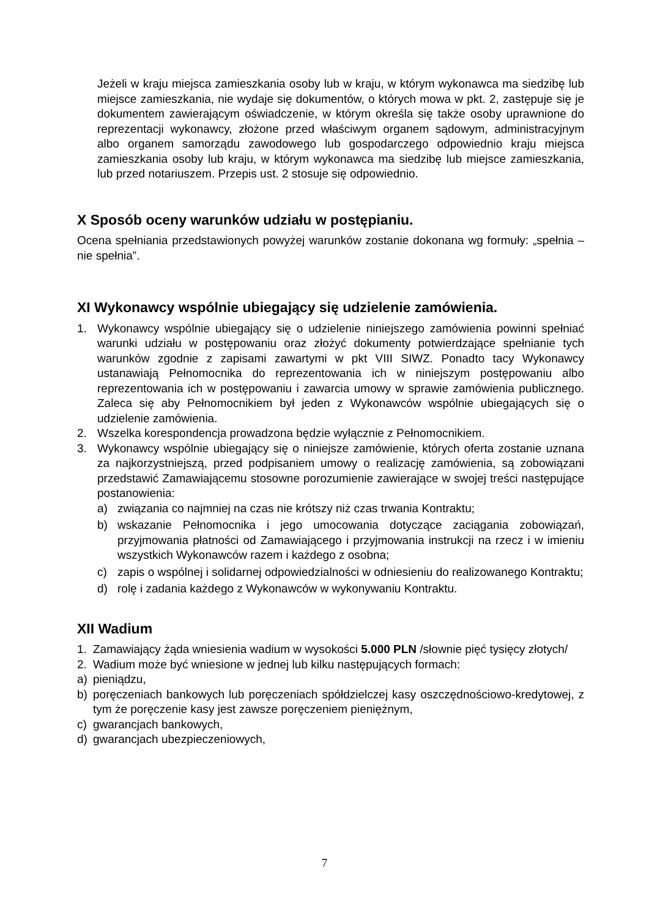Jeżeli w kraju miejsca zamieszkania osoby lub w kraju, w którym wykonawca ma siedzibę lub miejsce zamieszkania, nie wydaje się dokumentów, o których mowa w pkt. 2, zastępuje się je dokumentem zawierającym oświadczenie, w którym określa się także osoby uprawnione do reprezentacji wykonawcy, złożone przed właściwym organem sądowym, administracyjnym albo organem samorządu zawodowego lub gospodarczego odpowiednio kraju miejsca zamieszkania osoby lub kraju, w którym wykonawca ma siedzibę lub miejsce zamieszkania, lub przed notariuszem. Przepis ust. 2 stosuje się odpowiednio.
X Sposób oceny warunków udziału w postępianiu.
Ocena spełniania przedstawionych powyżej warunków zostanie dokonana wg formuły: „spełnia – nie spełnia”.
XI Wykonawcy wspólnie ubiegający się udzielenie zamówienia.
1. Wykonawcy wspólnie ubiegający się o udzielenie niniejszego zamówienia powinni spełniać warunki udziału w postępowaniu oraz złożyć dokumenty potwierdzające spełnianie tych warunków zgodnie z zapisami zawartymi w pkt VIII SIWZ. Ponadto tacy Wykonawcy ustanawiają Pełnomocnika do reprezentowania ich w niniejszym postępowaniu albo reprezentowania ich w postępowaniu i zawarcia umowy w sprawie zamówienia publicznego. Zaleca się aby Pełnomocnikiem był jeden z Wykonawców wspólnie ubiegających się o udzielenie zamówienia.
2. Wszelka korespondencja prowadzona będzie wyłącznie z Pełnomocnikiem.
3. Wykonawcy wspólnie ubiegający się o niniejsze zamówienie, których oferta zostanie uznana za najkorzystniejszą, przed podpisaniem umowy o realizację zamówienia, są zobowiązani przedstawić Zamawiającemu stosowne porozumienie zawierające w swojej treści następujące postanowienia:
a) związania co najmniej na czas nie krótszy niż czas trwania Kontraktu;
b) wskazanie Pełnomocnika i jego umocowania dotyczące zaciągania zobowiązań, przyjmowania płatności od Zamawiającego i przyjmowania instrukcji na rzecz i w imieniu wszystkich Wykonawców razem i każdego z osobna;
c) zapis o wspólnej i solidarnej odpowiedzialności w odniesieniu do realizowanego Kontraktu;
d) rolę i zadania każdego z Wykonawców w wykonywaniu Kontraktu.
XII Wadium
1. Zamawiający żąda wniesienia wadium w wysokości 5.000 PLN /słownie pięć tysięcy złotych/
2. Wadium może być wniesione w jednej lub kilku następujących formach:
a) pieniądzu,
b) poręczeniach bankowych lub poręczeniach spółdzielczej kasy oszczędnościowo-kredytowej, z tym że poręczenie kasy jest zawsze poręczeniem pieniężnym,
c) gwarancjach bankowych,
d) gwarancjach ubezpieczeniowych,
7